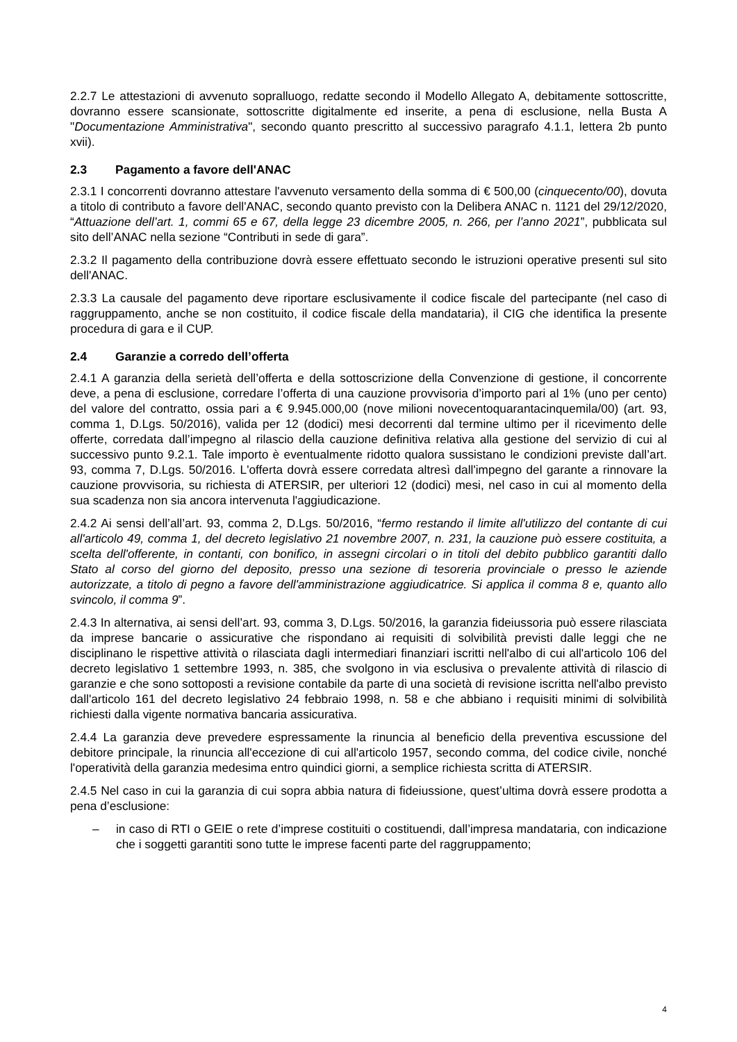2.2.7 Le attestazioni di avvenuto sopralluogo, redatte secondo il Modello Allegato A, debitamente sottoscritte, dovranno essere scansionate, sottoscritte digitalmente ed inserite, a pena di esclusione, nella Busta A "Documentazione Amministrativa", secondo quanto prescritto al successivo paragrafo 4.1.1, lettera 2b punto xvii).
2.3 Pagamento a favore dell'ANAC
2.3.1 I concorrenti dovranno attestare l'avvenuto versamento della somma di € 500,00 (cinquecento/00), dovuta a titolo di contributo a favore dell'ANAC, secondo quanto previsto con la Delibera ANAC n. 1121 del 29/12/2020, “Attuazione dell’art. 1, commi 65 e 67, della legge 23 dicembre 2005, n. 266, per l’anno 2021”, pubblicata sul sito dell’ANAC nella sezione “Contributi in sede di gara”.
2.3.2 Il pagamento della contribuzione dovrà essere effettuato secondo le istruzioni operative presenti sul sito dell'ANAC.
2.3.3 La causale del pagamento deve riportare esclusivamente il codice fiscale del partecipante (nel caso di raggruppamento, anche se non costituito, il codice fiscale della mandataria), il CIG che identifica la presente procedura di gara e il CUP.
2.4 Garanzie a corredo dell’offerta
2.4.1 A garanzia della serietà dell’offerta e della sottoscrizione della Convenzione di gestione, il concorrente deve, a pena di esclusione, corredare l’offerta di una cauzione provvisoria d’importo pari al 1% (uno per cento) del valore del contratto, ossia pari a € 9.945.000,00 (nove milioni novecentoquarantacinquemila/00) (art. 93, comma 1, D.Lgs. 50/2016), valida per 12 (dodici) mesi decorrenti dal termine ultimo per il ricevimento delle offerte, corredata dall’impegno al rilascio della cauzione definitiva relativa alla gestione del servizio di cui al successivo punto 9.2.1. Tale importo è eventualmente ridotto qualora sussistano le condizioni previste dall’art. 93, comma 7, D.Lgs. 50/2016. L'offerta dovrà essere corredata altresì dall'impegno del garante a rinnovare la cauzione provvisoria, su richiesta di ATERSIR, per ulteriori 12 (dodici) mesi, nel caso in cui al momento della sua scadenza non sia ancora intervenuta l'aggiudicazione.
2.4.2 Ai sensi dell’all’art. 93, comma 2, D.Lgs. 50/2016, “fermo restando il limite all'utilizzo del contante di cui all'articolo 49, comma 1, del decreto legislativo 21 novembre 2007, n. 231, la cauzione può essere costituita, a scelta dell'offerente, in contanti, con bonifico, in assegni circolari o in titoli del debito pubblico garantiti dallo Stato al corso del giorno del deposito, presso una sezione di tesoreria provinciale o presso le aziende autorizzate, a titolo di pegno a favore dell'amministrazione aggiudicatrice. Si applica il comma 8 e, quanto allo svincolo, il comma 9”.
2.4.3 In alternativa, ai sensi dell’art. 93, comma 3, D.Lgs. 50/2016, la garanzia fideiussoria può essere rilasciata da imprese bancarie o assicurative che rispondano ai requisiti di solvibilità previsti dalle leggi che ne disciplinano le rispettive attività o rilasciata dagli intermediari finanziari iscritti nell'albo di cui all'articolo 106 del decreto legislativo 1 settembre 1993, n. 385, che svolgono in via esclusiva o prevalente attività di rilascio di garanzie e che sono sottoposti a revisione contabile da parte di una società di revisione iscritta nell'albo previsto dall'articolo 161 del decreto legislativo 24 febbraio 1998, n. 58 e che abbiano i requisiti minimi di solvibilità richiesti dalla vigente normativa bancaria assicurativa.
2.4.4 La garanzia deve prevedere espressamente la rinuncia al beneficio della preventiva escussione del debitore principale, la rinuncia all'eccezione di cui all'articolo 1957, secondo comma, del codice civile, nonché l'operatività della garanzia medesima entro quindici giorni, a semplice richiesta scritta di ATERSIR.
2.4.5 Nel caso in cui la garanzia di cui sopra abbia natura di fideiussione, quest’ultima dovrà essere prodotta a pena d’esclusione:
– in caso di RTI o GEIE o rete d’imprese costituiti o costituendi, dall’impresa mandataria, con indicazione che i soggetti garantiti sono tutte le imprese facenti parte del raggruppamento;
4